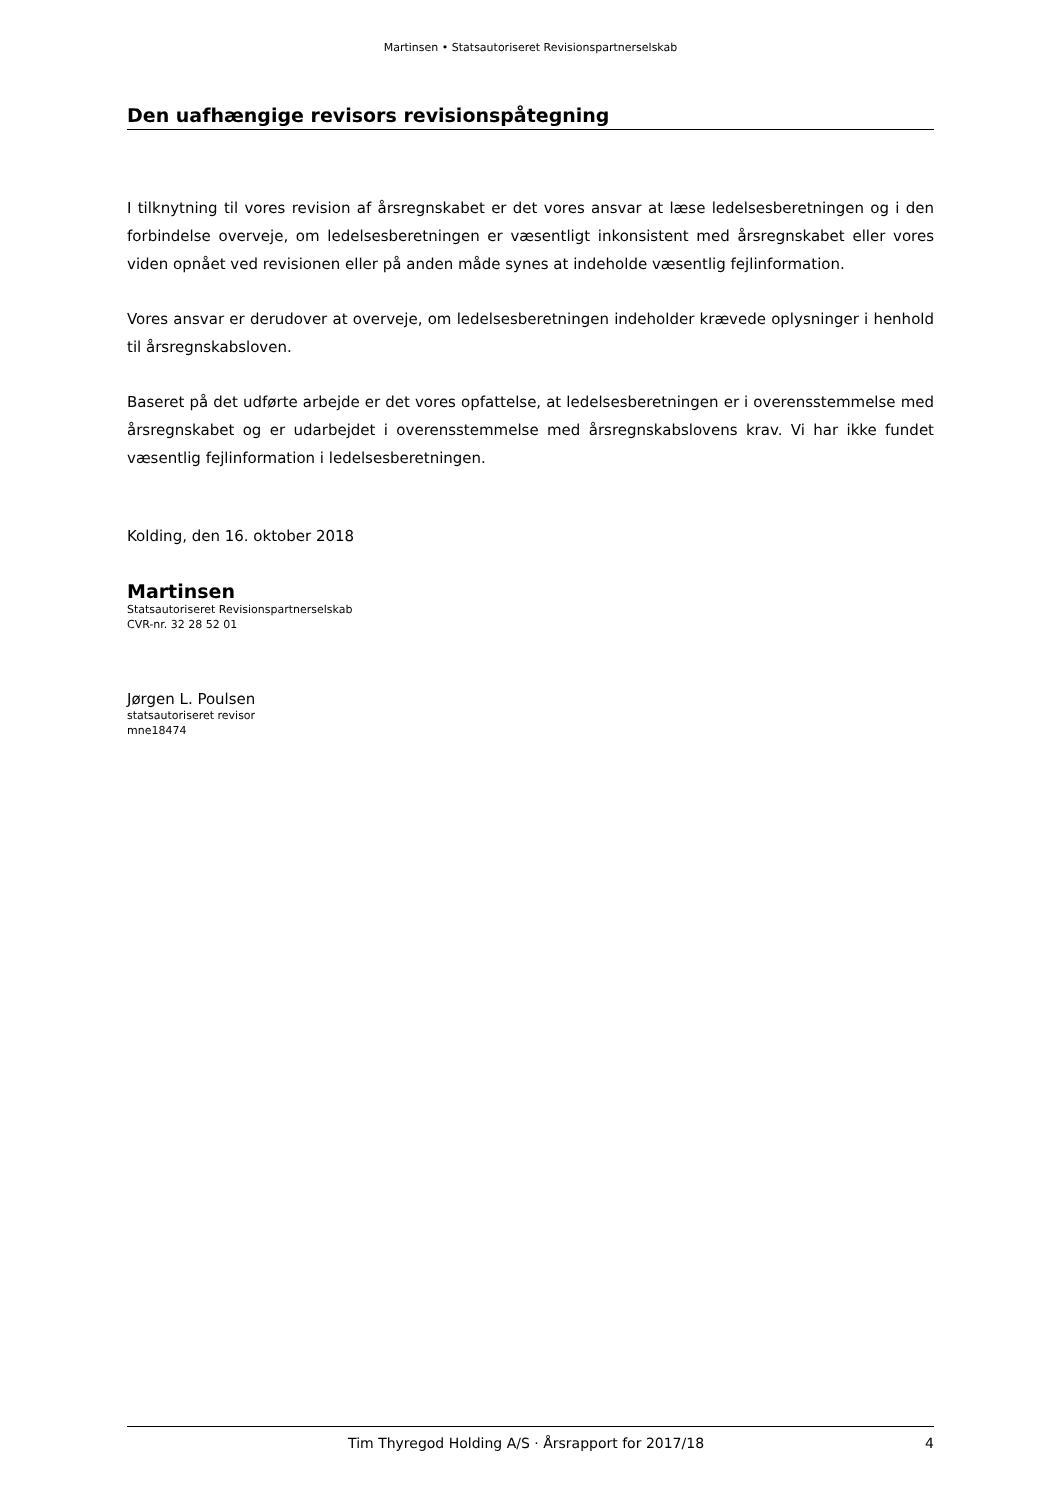Martinsen • Statsautoriseret Revisionspartnerselskab
Den uafhængige revisors revisionspåtegning
I tilknytning til vores revision af årsregnskabet er det vores ansvar at læse ledelsesberetningen og i den forbindelse overveje, om ledelsesberetningen er væsentligt inkonsistent med årsregnskabet eller vores viden opnået ved revisionen eller på anden måde synes at indeholde væsentlig fejlinformation.
Vores ansvar er derudover at overveje, om ledelsesberetningen indeholder krævede oplysninger i henhold til årsregnskabsloven.
Baseret på det udførte arbejde er det vores opfattelse, at ledelsesberetningen er i overensstemmelse med årsregnskabet og er udarbejdet i overensstemmelse med årsregnskabslovens krav. Vi har ikke fundet væsentlig fejlinformation i ledelsesberetningen.
Kolding, den 16. oktober 2018
Martinsen
Statsautoriseret Revisionspartnerselskab
CVR-nr. 32 28 52 01
Jørgen L. Poulsen
statsautoriseret revisor
mne18474
Tim Thyregod Holding A/S · Årsrapport for 2017/18 4